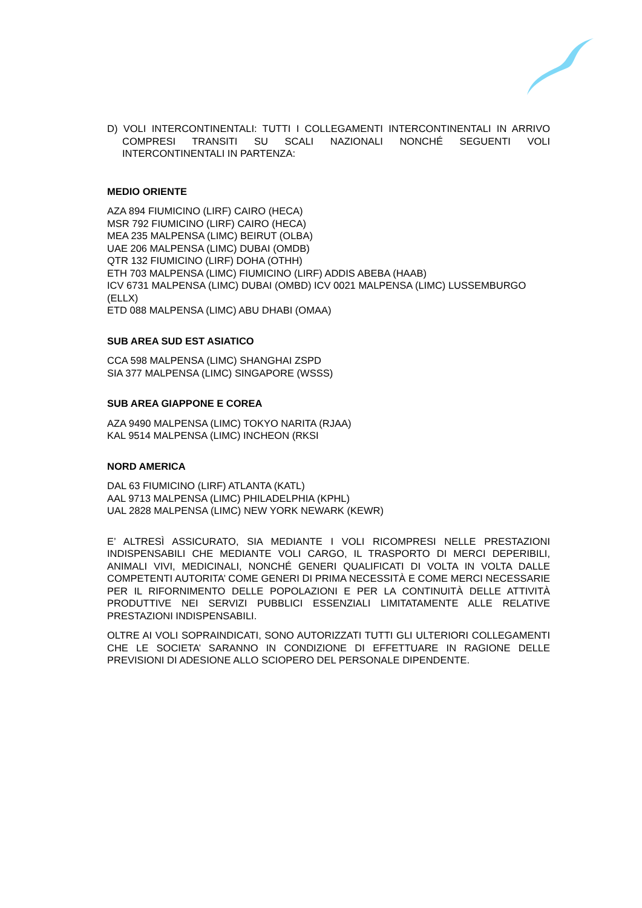D) VOLI INTERCONTINENTALI: TUTTI I COLLEGAMENTI INTERCONTINENTALI IN ARRIVO COMPRESI TRANSITI SU SCALI NAZIONALI NONCHÉ SEGUENTI VOLI INTERCONTINENTALI IN PARTENZA:
MEDIO ORIENTE
AZA 894 FIUMICINO (LIRF) CAIRO (HECA)
MSR 792 FIUMICINO (LIRF) CAIRO (HECA)
MEA 235 MALPENSA (LIMC) BEIRUT (OLBA)
UAE 206 MALPENSA (LIMC) DUBAI (OMDB)
QTR 132 FIUMICINO (LIRF) DOHA (OTHH)
ETH 703 MALPENSA (LIMC) FIUMICINO (LIRF) ADDIS ABEBA (HAAB)
ICV 6731 MALPENSA (LIMC) DUBAI (OMBD) ICV 0021 MALPENSA (LIMC) LUSSEMBURGO (ELLX)
ETD 088 MALPENSA (LIMC) ABU DHABI (OMAA)
SUB AREA SUD EST ASIATICO
CCA 598 MALPENSA (LIMC) SHANGHAI ZSPD
SIA 377 MALPENSA (LIMC) SINGAPORE (WSSS)
SUB AREA GIAPPONE E COREA
AZA 9490 MALPENSA (LIMC) TOKYO NARITA (RJAA)
KAL 9514 MALPENSA (LIMC) INCHEON (RKSI
NORD AMERICA
DAL 63 FIUMICINO (LIRF) ATLANTA (KATL)
AAL 9713 MALPENSA (LIMC) PHILADELPHIA (KPHL)
UAL 2828 MALPENSA (LIMC) NEW YORK NEWARK (KEWR)
E’ ALTRESÌ ASSICURATO, SIA MEDIANTE I VOLI RICOMPRESI NELLE PRESTAZIONI INDISPENSABILI CHE MEDIANTE VOLI CARGO, IL TRASPORTO DI MERCI DEPERIBILI, ANIMALI VIVI, MEDICINALI, NONCHÉ GENERI QUALIFICATI DI VOLTA IN VOLTA DALLE COMPETENTI AUTORITA’ COME GENERI DI PRIMA NECESSITÀ E COME MERCI NECESSARIE PER IL RIFORNIMENTO DELLE POPOLAZIONI E PER LA CONTINUITÀ DELLE ATTIVITÀ PRODUTTIVE NEI SERVIZI PUBBLICI ESSENZIALI LIMITATAMENTE ALLE RELATIVE PRESTAZIONI INDISPENSABILI.
OLTRE AI VOLI SOPRAINDICATI, SONO AUTORIZZATI TUTTI GLI ULTERIORI COLLEGAMENTI CHE LE SOCIETA’ SARANNO IN CONDIZIONE DI EFFETTUARE IN RAGIONE DELLE PREVISIONI DI ADESIONE ALLO SCIOPERO DEL PERSONALE DIPENDENTE.